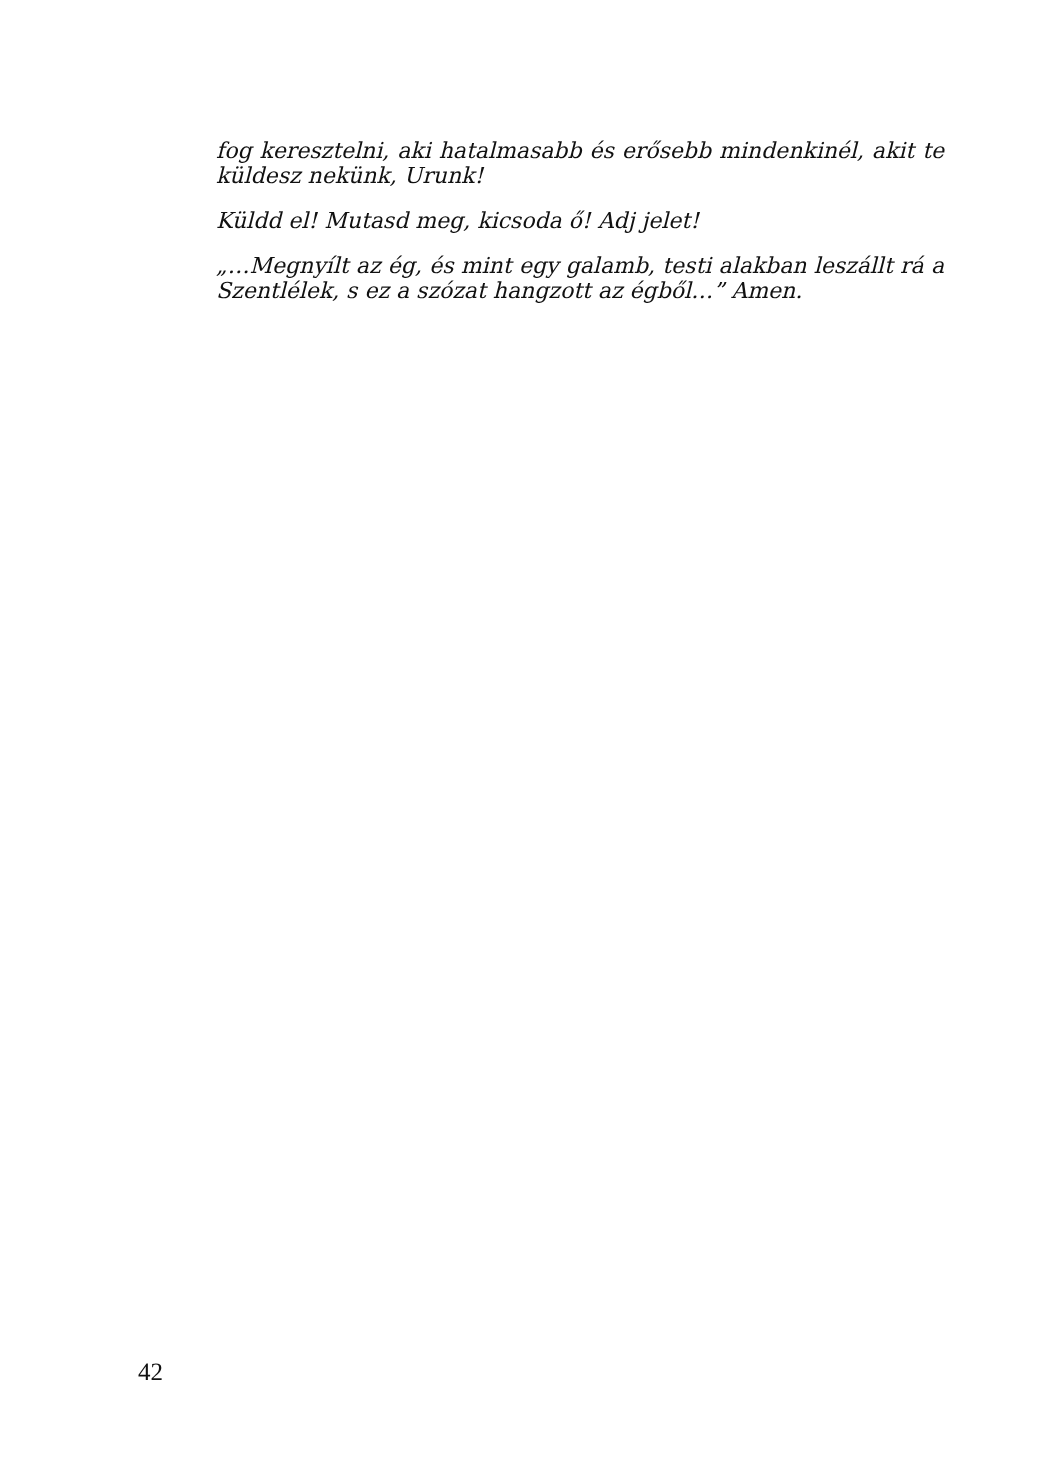fog keresztelni, aki hatalmasabb és erősebb mindenkinél, akit te küldesz nekünk, Urunk!
Küldd el! Mutasd meg, kicsoda ő! Adj jelet!
„…Megnyílt az ég, és mint egy galamb, testi alakban leszállt rá a Szentlélek, s ez a szózat hangzott az égből…” Amen.
42